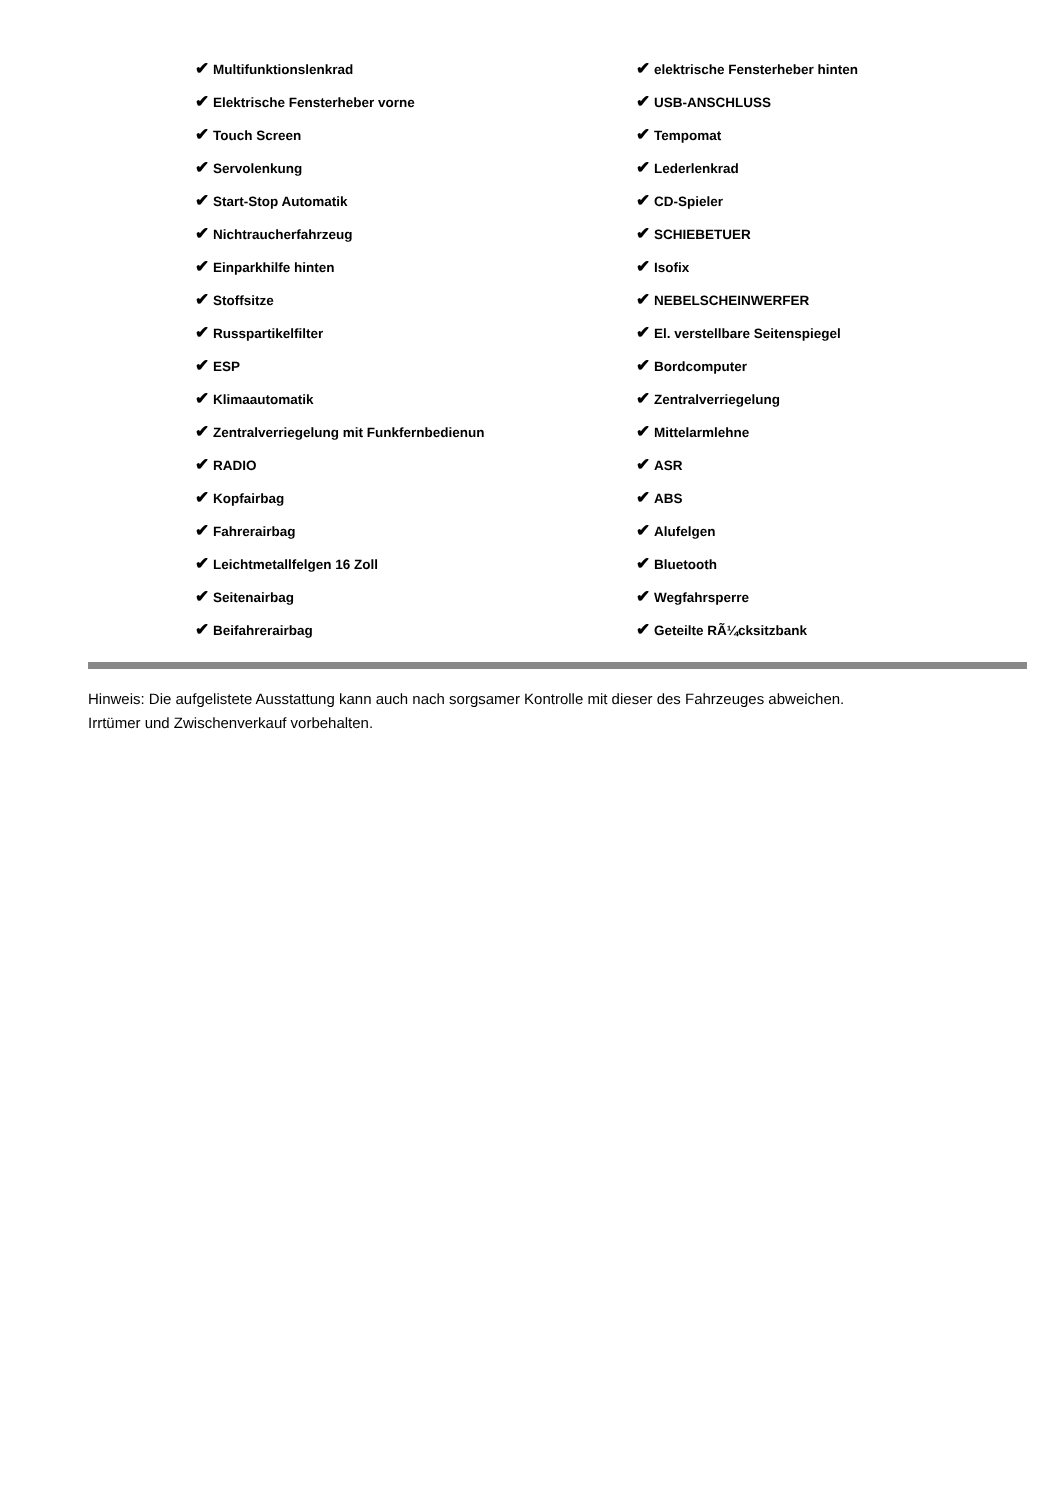| ✔ Multifunktionslenkrad | ✔ elektrische Fensterheber hinten |
| ✔ Elektrische Fensterheber vorne | ✔ USB-ANSCHLUSS |
| ✔ Touch Screen | ✔ Tempomat |
| ✔ Servolenkung | ✔ Lederlenkrad |
| ✔ Start-Stop Automatik | ✔ CD-Spieler |
| ✔ Nichtraucherfahrzeug | ✔ SCHIEBETUER |
| ✔ Einparkhilfe hinten | ✔ Isofix |
| ✔ Stoffsitze | ✔ NEBELSCHEINWERFER |
| ✔ Russpartikelfilter | ✔ El. verstellbare Seitenspiegel |
| ✔ ESP | ✔ Bordcomputer |
| ✔ Klimaautomatik | ✔ Zentralverriegelung |
| ✔ Zentralverriegelung mit Funkfernbedienun | ✔ Mittelarmlehne |
| ✔ RADIO | ✔ ASR |
| ✔ Kopfairbag | ✔ ABS |
| ✔ Fahrerairbag | ✔ Alufelgen |
| ✔ Leichtmetallfelgen 16 Zoll | ✔ Bluetooth |
| ✔ Seitenairbag | ✔ Wegfahrsperre |
| ✔ Beifahrerairbag | ✔ Geteilte RÃ¼cksitzbank |
Hinweis: Die aufgelistete Ausstattung kann auch nach sorgsamer Kontrolle mit dieser des Fahrzeuges abweichen. Irrtümer und Zwischenverkauf vorbehalten.